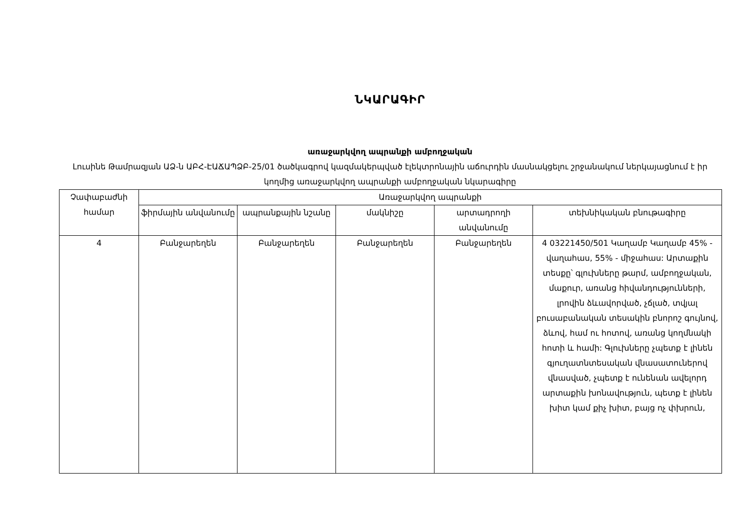ՆԿԱՐԱԳԻՐ
առաջարկվող ապրանքի ամբողջական
Լուսինե Թամրազյան ԱՁ-ն ԱԲՀ-ԷԱՃԱՊՁԲ-25/01 ծածկագրով կազմակերպված էլեկտրոնային աճուրդին մասնակցելու շրջանակում ներկայացնում է իր կողմից առաջարկվող ապրանքի ամբողջական նկարագիրը
| Չափաբաժնի համար | Առաջարկվող ապրանքի | | | | |
| --- | --- | --- | --- | --- | --- |
| | ֆիրմային անվանումը | ապրանքային նշանը | մակնիշը | արտադրողի անվանումը | տեխնիկական բնութագիրը |
| 4 | Բանջարեղեն | Բանջարեղեն | Բանջարեղեն | Բանջարեղեն | 4 03221450/501 Կաղամբ Կաղամբ 45% - վաղահաս, 55% - միջահաս: Արտաքին տեսքը՝ գլուխները թարմ, ամբողջական, մաքուր, առանց հիվանդությունների, լրովին ձևավորված, չճլած, տվյալ բուսաբանական տեսակին բնորոշ գույնով, ձևով, համ ու հոտով, առանց կողմնակի հոտի և համի: Գլուխները չպետք է լինեն գյուղատնտեսական վնասատուներով վնասված, չպետք է ունենան ավելորդ արտաքին խոնավություն, պետք է լինեն խիտ կամ քիչ խիտ, բայց ոչ փխրուն, |